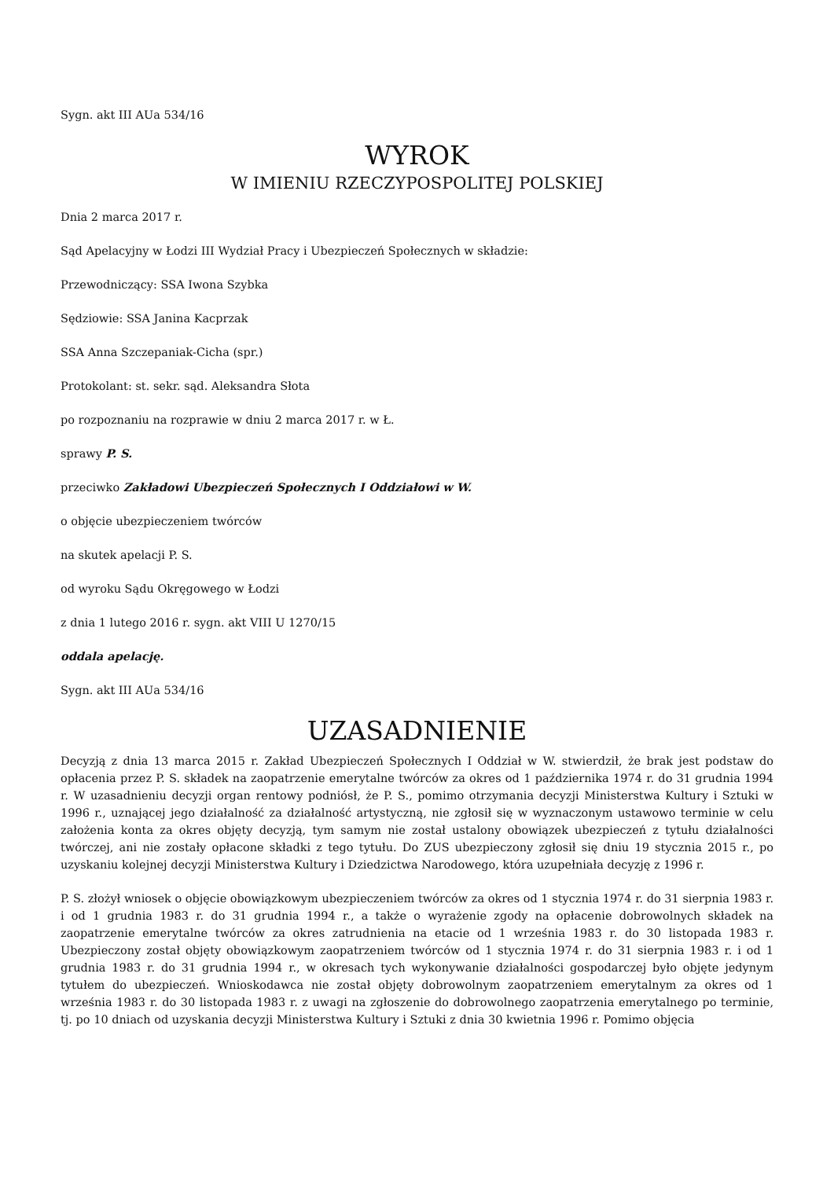Sygn. akt III AUa 534/16
WYROK
W IMIENIU RZECZYPOSPOLITEJ POLSKIEJ
Dnia 2 marca 2017 r.
Sąd Apelacyjny w Łodzi III Wydział Pracy i Ubezpieczeń Społecznych w składzie:
Przewodniczący: SSA Iwona Szybka
Sędziowie: SSA Janina Kacprzak
SSA Anna Szczepaniak-Cicha (spr.)
Protokolant: st. sekr. sąd. Aleksandra Słota
po rozpoznaniu na rozprawie w dniu 2 marca 2017 r. w Ł.
sprawy P. S.
przeciwko Zakładowi Ubezpieczeń Społecznych I Oddziałowi w W.
o objęcie ubezpieczeniem twórców
na skutek apelacji P. S.
od wyroku Sądu Okręgowego w Łodzi
z dnia 1 lutego 2016 r. sygn. akt VIII U 1270/15
oddala apelację.
Sygn. akt III AUa 534/16
UZASADNIENIE
Decyzją z dnia 13 marca 2015 r. Zakład Ubezpieczeń Społecznych I Oddział w W. stwierdził, że brak jest podstaw do opłacenia przez P. S. składek na zaopatrzenie emerytalne twórców za okres od 1 października 1974 r. do 31 grudnia 1994 r. W uzasadnieniu decyzji organ rentowy podniósł, że P. S., pomimo otrzymania decyzji Ministerstwa Kultury i Sztuki w 1996 r., uznającej jego działalność za działalność artystyczną, nie zgłosił się w wyznaczonym ustawowo terminie w celu założenia konta za okres objęty decyzją, tym samym nie został ustalony obowiązek ubezpieczeń z tytułu działalności twórczej, ani nie zostały opłacone składki z tego tytułu. Do ZUS ubezpieczony zgłosił się dniu 19 stycznia 2015 r., po uzyskaniu kolejnej decyzji Ministerstwa Kultury i Dziedzictwa Narodowego, która uzupełniała decyzję z 1996 r.
P. S. złożył wniosek o objęcie obowiązkowym ubezpieczeniem twórców za okres od 1 stycznia 1974 r. do 31 sierpnia 1983 r. i od 1 grudnia 1983 r. do 31 grudnia 1994 r., a także o wyrażenie zgody na opłacenie dobrowolnych składek na zaopatrzenie emerytalne twórców za okres zatrudnienia na etacie od 1 września 1983 r. do 30 listopada 1983 r. Ubezpieczony został objęty obowiązkowym zaopatrzeniem twórców od 1 stycznia 1974 r. do 31 sierpnia 1983 r. i od 1 grudnia 1983 r. do 31 grudnia 1994 r., w okresach tych wykonywanie działalności gospodarczej było objęte jedynym tytułem do ubezpieczeń. Wnioskodawca nie został objęty dobrowolnym zaopatrzeniem emerytalnym za okres od 1 września 1983 r. do 30 listopada 1983 r. z uwagi na zgłoszenie do dobrowolnego zaopatrzenia emerytalnego po terminie, tj. po 10 dniach od uzyskania decyzji Ministerstwa Kultury i Sztuki z dnia 30 kwietnia 1996 r. Pomimo objęcia